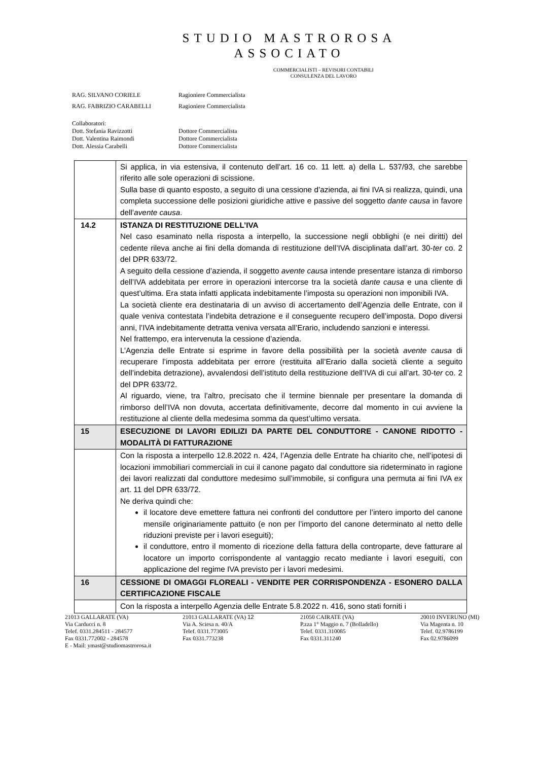STUDIO MASTROROSA
ASSOCIATO
COMMERCIALISTI – REVISORI CONTABILI
CONSULENZA DEL LAVORO
| RAG. SILVANO CORIELE | Ragioniere Commercialista |
| RAG. FABRIZIO CARABELLI | Ragioniere Commercialista |
| Collaboratori: | |
| Dott. Stefania Ravizzotti | Dottore Commercialista |
| Dott. Valentina Raimondi | Dottore Commercialista |
| Dott. Alessia Carabelli | Dottore Commercialista |
| | Si applica, in via estensiva, il contenuto dell’art. 16 co. 11 lett. a) della L. 537/93, che sarebbe riferito alle sole operazioni di scissione. Sulla base di quanto esposto, a seguito di una cessione d’azienda, ai fini IVA si realizza, quindi, una completa successione delle posizioni giuridiche attive e passive del soggetto dante causa in favore dell’ avente causa . |
| 14.2 | ISTANZA DI RESTITUZIONE DELL’IVA Nel caso esaminato nella risposta a interpello, la successione negli obblighi (e nei diritti) del cedente rileva anche ai fini della domanda di restituzione dell’IVA disciplinata dall’art. 30- ter co. 2 del DPR 633/72. A seguito della cessione d’azienda, il soggetto avente causa intende presentare istanza di rimborso dell’IVA addebitata per errore in operazioni intercorse tra la società dante causa e una cliente di quest’ultima. Era stata infatti applicata indebitamente l’imposta su operazioni non imponibili IVA. La società cliente era destinataria di un avviso di accertamento dell’Agenzia delle Entrate, con il quale veniva contestata l’indebita detrazione e il conseguente recupero dell’imposta. Dopo diversi anni, l’IVA indebitamente detratta veniva versata all’Erario, includendo sanzioni e interessi. Nel frattempo, era intervenuta la cessione d’azienda. L’Agenzia delle Entrate si esprime in favore della possibilità per la società avente causa di recuperare l’imposta addebitata per errore (restituita all’Erario dalla società cliente a seguito dell’indebita detrazione), avvalendosi dell’istituto della restituzione dell’IVA di cui all’art. 30-t er co. 2 del DPR 633/72. Al riguardo, viene, tra l’altro, precisato che il termine biennale per presentare la domanda di rimborso dell’IVA non dovuta, accertata definitivamente, decorre dal momento in cui avviene la restituzione al cliente della medesima somma da quest’ultimo versata. |
| 15 | ESECUZIONE DI LAVORI EDILIZI DA PARTE DEL CONDUTTORE - CANONE RIDOTTO - MODALITÀ DI FATTURAZIONE |
| | Con la risposta a interpello 12.8.2022 n. 424, l’Agenzia delle Entrate ha chiarito che, nell’ipotesi di locazioni immobiliari commerciali in cui il canone pagato dal conduttore sia rideterminato in ragione dei lavori realizzati dal conduttore medesimo sull’immobile, si configura una permuta ai fini IVA ex art. 11 del DPR 633/72. Ne deriva quindi che: il locatore deve emettere fattura nei confronti del conduttore per l’intero importo del canone mensile originariamente pattuito (e non per l’importo del canone determinato al netto delle riduzioni previste per i lavori eseguiti); il conduttore, entro il momento di ricezione della fattura della controparte, deve fatturare al locatore un importo corrispondente al vantaggio recato mediante i lavori eseguiti, con applicazione del regime IVA previsto per i lavori medesimi. |
| 16 | CESSIONE DI OMAGGI FLOREALI - VENDITE PER CORRISPONDENZA - ESONERO DALLA CERTIFICAZIONE FISCALE |
| | Con la risposta a interpello Agenzia delle Entrate 5.8.2022 n. 416, sono stati forniti i |
21013 GALLARATE (VA)
Via Carducci n. 8
Telef. 0331.284511 - 284577
Fax 0331.772002 - 284578
E - Mail: ymast@studiomastrorosa.it
21013 GALLARATE (VA) 12
Via A. Sciesa n. 40/A
Telef. 0331.773005
Fax 0331.773238
21050 CAIRATE (VA)
P.zza 1° Maggio n. 7 (Bolladello)
Telef. 0331.310085
Fax 0331.311240
20010 INVERUNO (MI)
Via Magenta n. 10
Telef. 02.9786199
Fax 02.9786099